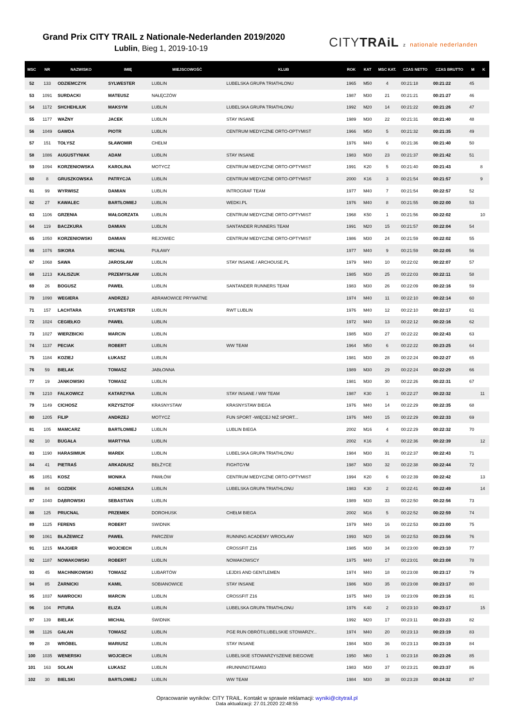Grand Prix CITY TRAIL z Nationale-Nederlanden 2019/2020
Lublin, Bieg 1, 2019-10-19
CITYTRAiL z nationale nederlanden
| MSC | NR | NAZWISKO | IMIĘ | MIEJSCOWOŚĆ | KLUB | ROK | KAT | MSC KAT. | CZAS NETTO | CZAS BRUTTO | M | K |
| --- | --- | --- | --- | --- | --- | --- | --- | --- | --- | --- | --- | --- |
| 52 | 133 | ODZIEMCZYK | SYLWESTER | LUBLIN | LUBELSKA GRUPA TRIATHLONU | 1965 | M50 | 4 | 00:21:18 | 00:21:22 | 45 | |
| 53 | 1091 | SURDACKI | MATEUSZ | NAŁĘCZÓW | | 1987 | M30 | 21 | 00:21:21 | 00:21:27 | 46 | |
| 54 | 1172 | SHCHEHLIUK | MAKSYM | LUBLIN | LUBELSKA GRUPA TRIATHLONU | 1992 | M20 | 14 | 00:21:22 | 00:21:26 | 47 | |
| 55 | 1177 | WAŻNY | JACEK | LUBLIN | STAY INSANE | 1989 | M30 | 22 | 00:21:31 | 00:21:40 | 48 | |
| 56 | 1049 | GAWDA | PIOTR | LUBLIN | CENTRUM MEDYCZNE ORTO-OPTYMIST | 1966 | M50 | 5 | 00:21:32 | 00:21:35 | 49 | |
| 57 | 151 | TOŁYSZ | SŁAWOMIR | CHEŁM | | 1976 | M40 | 6 | 00:21:36 | 00:21:40 | 50 | |
| 58 | 1086 | AUGUSTYNIAK | ADAM | LUBLIN | STAY INSANE | 1983 | M30 | 23 | 00:21:37 | 00:21:42 | 51 | |
| 59 | 1094 | KORZENIOWSKA | KAROLINA | MOTYCZ | CENTRUM MEDYCZNE ORTO-OPTYMIST | 1991 | K20 | 5 | 00:21:40 | 00:21:43 | | 8 |
| 60 | 8 | GRUSZKOWSKA | PATRYCJA | LUBLIN | CENTRUM MEDYCZNE ORTO-OPTYMIST | 2000 | K16 | 3 | 00:21:54 | 00:21:57 | | 9 |
| 61 | 99 | WYRWISZ | DAMIAN | LUBLIN | INTROGRAF TEAM | 1977 | M40 | 7 | 00:21:54 | 00:22:57 | 52 | |
| 62 | 27 | KAWALEC | BARTŁOMIEJ | LUBLIN | WEDKI.PL | 1976 | M40 | 8 | 00:21:55 | 00:22:00 | 53 | |
| 63 | 1106 | GRZENIA | MAŁGORZATA | LUBLIN | CENTRUM MEDYCZNE ORTO-OPTYMIST | 1968 | K50 | 1 | 00:21:56 | 00:22:02 | | 10 |
| 64 | 119 | BACZKURA | DAMIAN | LUBLIN | SANTANDER RUNNERS TEAM | 1991 | M20 | 15 | 00:21:57 | 00:22:04 | 54 | |
| 65 | 1050 | KORZENIOWSKI | DAMIAN | REJOWIEC | CENTRUM MEDYCZNE ORTO-OPTYMIST | 1986 | M30 | 24 | 00:21:59 | 00:22:02 | 55 | |
| 66 | 1076 | SIKORA | MICHAŁ | PUŁAWY | | 1977 | M40 | 9 | 00:21:59 | 00:22:05 | 56 | |
| 67 | 1068 | SAWA | JAROSŁAW | LUBLIN | STAY INSANE / ARCHOUSE.PL | 1979 | M40 | 10 | 00:22:02 | 00:22:07 | 57 | |
| 68 | 1213 | KALISZUK | PRZEMYSŁAW | LUBLIN | | 1985 | M30 | 25 | 00:22:03 | 00:22:11 | 58 | |
| 69 | 26 | BOGUSZ | PAWEŁ | LUBLIN | SANTANDER RUNNERS TEAM | 1983 | M30 | 26 | 00:22:09 | 00:22:16 | 59 | |
| 70 | 1090 | WEGIERA | ANDRZEJ | ABRAMOWICE PRYWATNE | | 1974 | M40 | 11 | 00:22:10 | 00:22:14 | 60 | |
| 71 | 157 | LACHTARA | SYLWESTER | LUBLIN | RWT LUBLIN | 1976 | M40 | 12 | 00:22:10 | 00:22:17 | 61 | |
| 72 | 1024 | CEGIEŁKO | PAWEŁ | LUBLIN | | 1972 | M40 | 13 | 00:22:12 | 00:22:16 | 62 | |
| 73 | 1027 | WIERZBICKI | MARCIN | LUBLIN | | 1985 | M30 | 27 | 00:22:22 | 00:22:43 | 63 | |
| 74 | 1137 | PECIAK | ROBERT | LUBLIN | WW TEAM | 1964 | M50 | 6 | 00:22:22 | 00:23:25 | 64 | |
| 75 | 1184 | KOZIEJ | ŁUKASZ | LUBLIN | | 1981 | M30 | 28 | 00:22:24 | 00:22:27 | 65 | |
| 76 | 59 | BIELAK | TOMASZ | JABŁONNA | | 1989 | M30 | 29 | 00:22:24 | 00:22:29 | 66 | |
| 77 | 19 | JANKOWSKI | TOMASZ | LUBLIN | | 1981 | M30 | 30 | 00:22:26 | 00:22:31 | 67 | |
| 78 | 1210 | FALKOWICZ | KATARZYNA | LUBLIN | STAY INSANE / WW TEAM | 1987 | K30 | 1 | 00:22:27 | 00:22:32 | | 11 |
| 79 | 1149 | CICHOSZ | KRZYSZTOF | KRASNYSTAW | KRASNYSTAW BIEGA | 1976 | M40 | 14 | 00:22:29 | 00:22:35 | 68 | |
| 80 | 1205 | FILIP | ANDRZEJ | MOTYCZ | FUN SPORT -WIĘCEJ NIŻ SPORT... | 1976 | M40 | 15 | 00:22:29 | 00:22:33 | 69 | |
| 81 | 105 | MAMCARZ | BARTŁOMIEJ | LUBLIN | LUBLIN BIEGA | 2002 | M16 | 4 | 00:22:29 | 00:22:32 | 70 | |
| 82 | 10 | BUGAŁA | MARTYNA | LUBLIN | | 2002 | K16 | 4 | 00:22:36 | 00:22:39 | | 12 |
| 83 | 1190 | HARASIMIUK | MAREK | LUBLIN | LUBELSKA GRUPA TRIATHLONU | 1984 | M30 | 31 | 00:22:37 | 00:22:43 | 71 | |
| 84 | 41 | PIETRAŚ | ARKADIUSZ | BEŁŻYCE | FIGHTGYM | 1987 | M30 | 32 | 00:22:38 | 00:22:44 | 72 | |
| 85 | 1051 | KOSZ | MONIKA | PAWŁÓW | CENTRUM MEDYCZNE ORTO-OPTYMIST | 1994 | K20 | 6 | 00:22:39 | 00:22:42 | | 13 |
| 86 | 84 | GOZDEK | AGNIESZKA | LUBLIN | LUBELSKA GRUPA TRIATHLONU | 1983 | K30 | 2 | 00:22:41 | 00:22:49 | | 14 |
| 87 | 1040 | DĄBROWSKI | SEBASTIAN | LUBLIN | | 1989 | M30 | 33 | 00:22:50 | 00:22:56 | 73 | |
| 88 | 125 | PRUCNAL | PRZEMEK | DOROHUSK | CHEŁM BIEGA | 2002 | M16 | 5 | 00:22:52 | 00:22:59 | 74 | |
| 89 | 1125 | FERENS | ROBERT | SWIDNIK | | 1979 | M40 | 16 | 00:22:53 | 00:23:00 | 75 | |
| 90 | 1061 | BŁAŻEWICZ | PAWEŁ | PARCZEW | RUNNING ACADEMY WROCŁAW | 1993 | M20 | 16 | 00:22:53 | 00:23:56 | 76 | |
| 91 | 1215 | MAJGIER | WOJCIECH | LUBLIN | CROSSFIT Z16 | 1985 | M30 | 34 | 00:23:00 | 00:23:10 | 77 | |
| 92 | 1187 | NOWAKOWSKI | ROBERT | LUBLIN | NOWAKOWSCY | 1975 | M40 | 17 | 00:23:01 | 00:23:08 | 78 | |
| 93 | 45 | MACHNIKOWSKI | TOMASZ | LUBARTÓW | LEJDIS AND GENTLEMEN | 1974 | M40 | 18 | 00:23:08 | 00:23:17 | 79 | |
| 94 | 85 | ŻARNICKI | KAMIL | SOBIANOWICE | STAY INSANE | 1986 | M30 | 35 | 00:23:08 | 00:23:17 | 80 | |
| 95 | 1037 | NAWROCKI | MARCIN | LUBLIN | CROSSFIT Z16 | 1975 | M40 | 19 | 00:23:09 | 00:23:16 | 81 | |
| 96 | 104 | PITURA | ELIZA | LUBLIN | LUBELSKA GRUPA TRIATHLONU | 1976 | K40 | 2 | 00:23:10 | 00:23:17 | | 15 |
| 97 | 139 | BIELAK | MICHAŁ | ŚWIDNIK | | 1992 | M20 | 17 | 00:23:11 | 00:23:23 | 82 | |
| 98 | 1126 | GAŁAN | TOMASZ | LUBLIN | PGE RUN OBRÓT/LUBELSKIE STOWARZY... | 1974 | M40 | 20 | 00:23:13 | 00:23:19 | 83 | |
| 99 | 28 | WRÓBEL | MARIUSZ | LUBLIN | STAY INSANE | 1984 | M30 | 36 | 00:23:13 | 00:23:19 | 84 | |
| 100 | 1035 | WENERSKI | WOJCIECH | LUBLIN | LUBELSKIE STOWARZYSZENIE BIEGOWE | 1950 | M60 | 1 | 00:23:18 | 00:23:26 | 85 | |
| 101 | 163 | SOLAN | ŁUKASZ | LUBLIN | #RUNNINGTEAM83 | 1983 | M30 | 37 | 00:23:21 | 00:23:37 | 86 | |
| 102 | 30 | BIELSKI | BARTŁOMIEJ | LUBLIN | WW TEAM | 1984 | M30 | 38 | 00:23:28 | 00:24:32 | 87 | |
Opracowanie wyników: CITY TRAIL. Kontakt w sprawie reklamacji: wyniki@citytrail.pl
Data aktualizacji: 27.01.2020 22:48:55